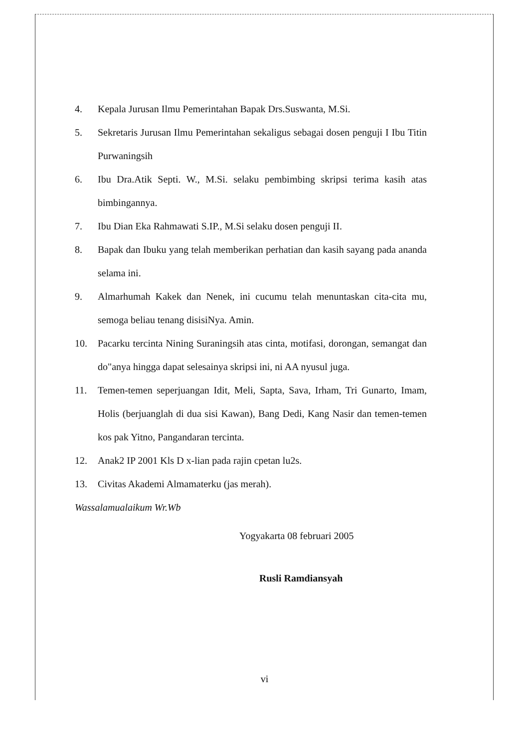4. Kepala Jurusan Ilmu Pemerintahan Bapak Drs.Suswanta, M.Si.
5. Sekretaris Jurusan Ilmu Pemerintahan sekaligus sebagai dosen penguji I Ibu Titin Purwaningsih
6. Ibu Dra.Atik Septi. W., M.Si. selaku pembimbing skripsi terima kasih atas bimbingannya.
7. Ibu Dian Eka Rahmawati S.IP., M.Si selaku dosen penguji II.
8. Bapak dan Ibuku yang telah memberikan perhatian dan kasih sayang pada ananda selama ini.
9. Almarhumah Kakek dan Nenek, ini cucumu telah menuntaskan cita-cita mu, semoga beliau tenang disisiNya. Amin.
10. Pacarku tercinta Nining Suraningsih atas cinta, motifasi, dorongan, semangat dan do"anya hingga dapat selesainya skripsi ini, ni AA nyusul juga.
11. Temen-temen seperjuangan Idit, Meli, Sapta, Sava, Irham, Tri Gunarto, Imam, Holis (berjuanglah di dua sisi Kawan), Bang Dedi, Kang Nasir dan temen-temen kos pak Yitno, Pangandaran tercinta.
12. Anak2 IP 2001 Kls D x-lian pada rajin cpetan lu2s.
13. Civitas Akademi Almamaterku (jas merah).
Wassalamualaikum Wr.Wb
Yogyakarta 08 februari 2005
Rusli Ramdiansyah
vi